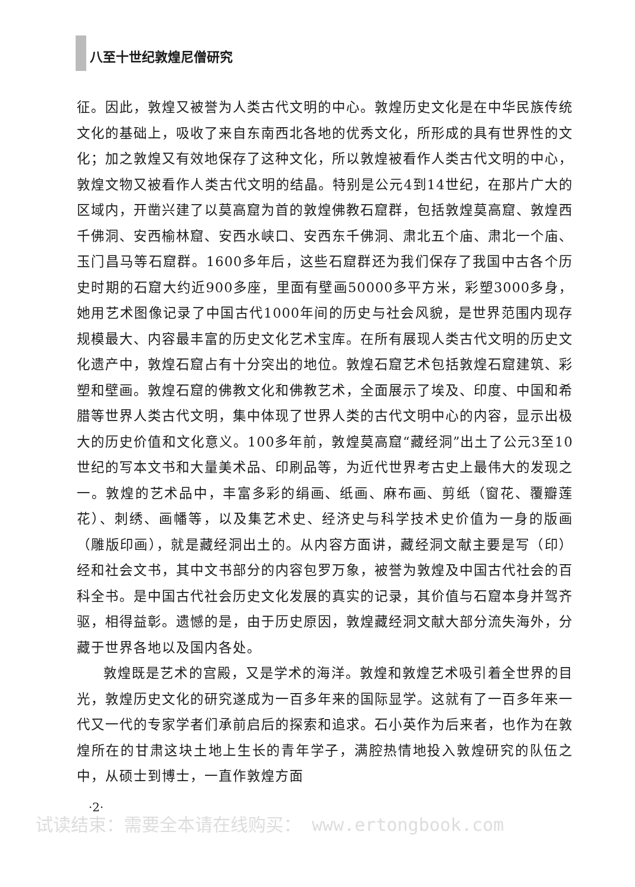八至十世纪敦煌尼僧研究
征。因此，敦煌又被誉为人类古代文明的中心。敦煌历史文化是在中华民族传统文化的基础上，吸收了来自东南西北各地的优秀文化，所形成的具有世界性的文化；加之敦煌又有效地保存了这种文化，所以敦煌被看作人类古代文明的中心，敦煌文物又被看作人类古代文明的结晶。特别是公元4到14世纪，在那片广大的区域内，开凿兴建了以莫高窟为首的敦煌佛教石窟群，包括敦煌莫高窟、敦煌西千佛洞、安西榆林窟、安西水峡口、安西东千佛洞、肃北五个庙、肃北一个庙、玉门昌马等石窟群。1600多年后，这些石窟群还为我们保存了我国中古各个历史时期的石窟大约近900多座，里面有壁画50000多平方米，彩塑3000多身，她用艺术图像记录了中国古代1000年间的历史与社会风貌，是世界范围内现存规模最大、内容最丰富的历史文化艺术宝库。在所有展现人类古代文明的历史文化遗产中，敦煌石窟占有十分突出的地位。敦煌石窟艺术包括敦煌石窟建筑、彩塑和壁画。敦煌石窟的佛教文化和佛教艺术，全面展示了埃及、印度、中国和希腊等世界人类古代文明，集中体现了世界人类的古代文明中心的内容，显示出极大的历史价值和文化意义。100多年前，敦煌莫高窟“藏经洞”出土了公元3至10世纪的写本文书和大量美术品、印刷品等，为近代世界考古史上最伟大的发现之一。敦煌的艺术品中，丰富多彩的绢画、纸画、麻布画、剪纸（窗花、覆瓣莲花）、刺绣、画幡等，以及集艺术史、经济史与科学技术史价值为一身的版画（雕版印画），就是藏经洞出土的。从内容方面讲，藏经洞文献主要是写（印）经和社会文书，其中文书部分的内容包罗万象，被誉为敦煌及中国古代社会的百科全书。是中国古代社会历史文化发展的真实的记录，其价值与石窟本身并驾齐驱，相得益彰。遗憾的是，由于历史原因，敦煌藏经洞文献大部分流失海外，分藏于世界各地以及国内各处。
敦煌既是艺术的宫殿，又是学术的海洋。敦煌和敦煌艺术吸引着全世界的目光，敦煌历史文化的研究遂成为一百多年来的国际显学。这就有了一百多年来一代又一代的专家学者们承前启后的探索和追求。石小英作为后来者，也作为在敦煌所在的甘肃这块土地上生长的青年学子，满腔热情地投入敦煌研究的队伍之中，从硕士到博士，一直作敦煌方面
·2·
试读结束：需要全本请在线购买： www.ertongbook.com